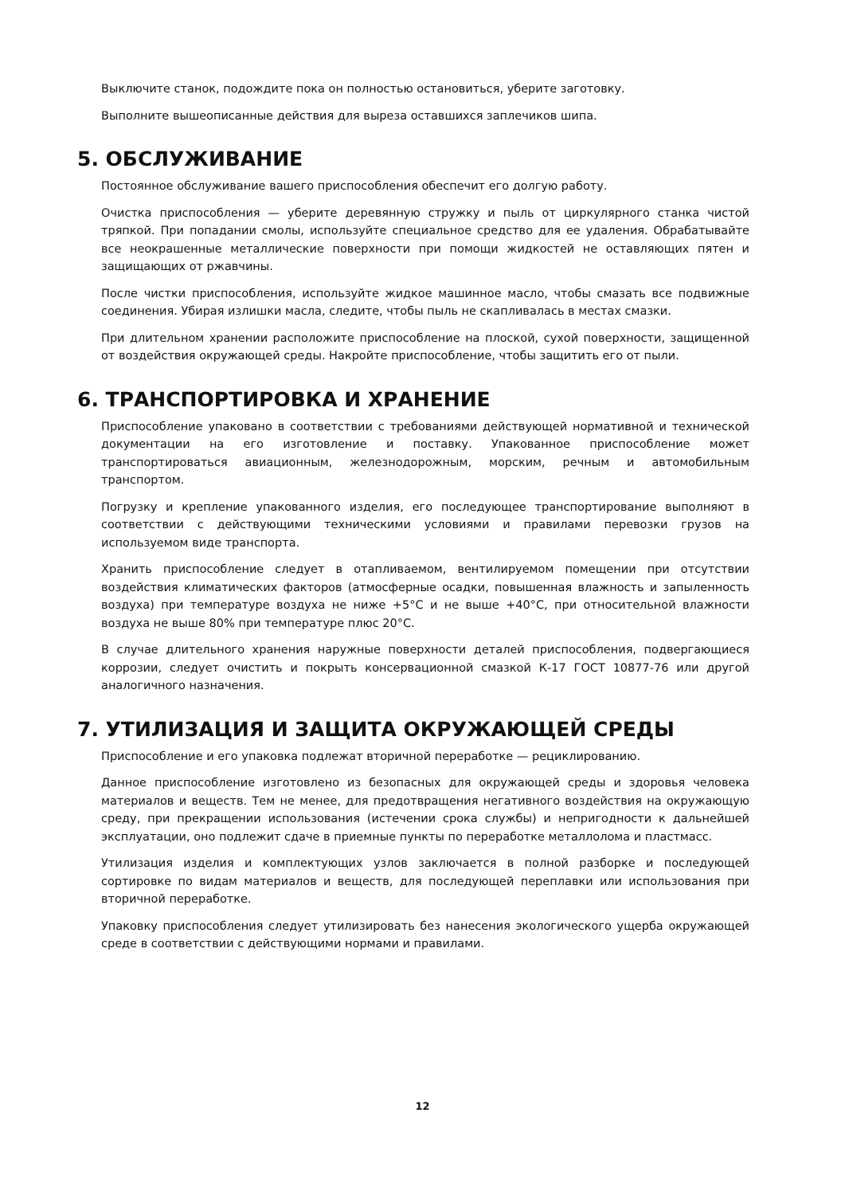Выключите станок, подождите пока он полностью остановиться, уберите заготовку.
Выполните вышеописанные действия для выреза оставшихся заплечиков шипа.
5. ОБСЛУЖИВАНИЕ
Постоянное обслуживание вашего приспособления обеспечит его долгую работу.
Очистка приспособления — уберите деревянную стружку и пыль от циркулярного станка чистой тряпкой. При попадании смолы, используйте специальное средство для ее удаления. Обрабатывайте все неокрашенные металлические поверхности при помощи жидкостей не оставляющих пятен и защищающих от ржавчины.
После чистки приспособления, используйте жидкое машинное масло, чтобы смазать все подвижные соединения. Убирая излишки масла, следите, чтобы пыль не скапливалась в местах смазки.
При длительном хранении расположите приспособление на плоской, сухой поверхности, защищенной от воздействия окружающей среды. Накройте приспособление, чтобы защитить его от пыли.
6. ТРАНСПОРТИРОВКА И ХРАНЕНИЕ
Приспособление упаковано в соответствии с требованиями действующей нормативной и технической документации на его изготовление и поставку. Упакованное приспособление может транспортироваться авиационным, железнодорожным, морским, речным и автомобильным транспортом.
Погрузку и крепление упакованного изделия, его последующее транспортирование выполняют в соответствии с действующими техническими условиями и правилами перевозки грузов на используемом виде транспорта.
Хранить приспособление следует в отапливаемом, вентилируемом помещении при отсутствии воздействия климатических факторов (атмосферные осадки, повышенная влажность и запыленность воздуха) при температуре воздуха не ниже +5°С и не выше +40°С, при относительной влажности воздуха не выше 80% при температуре плюс 20°С.
В случае длительного хранения наружные поверхности деталей приспособления, подвергающиеся коррозии, следует очистить и покрыть консервационной смазкой К-17 ГОСТ 10877-76 или другой аналогичного назначения.
7. УТИЛИЗАЦИЯ И ЗАЩИТА ОКРУЖАЮЩЕЙ СРЕДЫ
Приспособление и его упаковка подлежат вторичной переработке — рециклированию.
Данное приспособление изготовлено из безопасных для окружающей среды и здоровья человека материалов и веществ. Тем не менее, для предотвращения негативного воздействия на окружающую среду, при прекращении использования (истечении срока службы) и непригодности к дальнейшей эксплуатации, оно подлежит сдаче в приемные пункты по переработке металлолома и пластмасс.
Утилизация изделия и комплектующих узлов заключается в полной разборке и последующей сортировке по видам материалов и веществ, для последующей переплавки или использования при вторичной переработке.
Упаковку приспособления следует утилизировать без нанесения экологического ущерба окружающей среде в соответствии с действующими нормами и правилами.
12